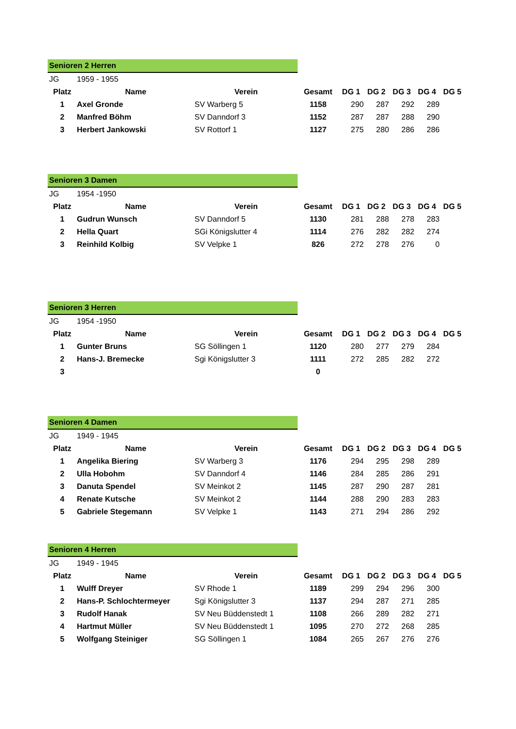| Senioren 2 Herren | | | | | | | | |
| JG | 1959 - 1955 | | | | | | | |
| Platz | Name | Verein | Gesamt | DG 1 | DG 2 | DG 3 | DG 4 | DG 5 |
| 1 | Axel Gronde | SV Warberg 5 | 1158 | 290 | 287 | 292 | 289 | |
| 2 | Manfred Böhm | SV Danndorf 3 | 1152 | 287 | 287 | 288 | 290 | |
| 3 | Herbert Jankowski | SV Rottorf 1 | 1127 | 275 | 280 | 286 | 286 | |
| Senioren 3 Damen | | | | | | | | |
| JG | 1954 -1950 | | | | | | | |
| Platz | Name | Verein | Gesamt | DG 1 | DG 2 | DG 3 | DG 4 | DG 5 |
| 1 | Gudrun Wunsch | SV Danndorf 5 | 1130 | 281 | 288 | 278 | 283 | |
| 2 | Hella Quart | SGi Königslutter 4 | 1114 | 276 | 282 | 282 | 274 | |
| 3 | Reinhild Kolbig | SV Velpke 1 | 826 | 272 | 278 | 276 | 0 | |
| Senioren 3 Herren | | | | | | | | |
| JG | 1954 -1950 | | | | | | | |
| Platz | Name | Verein | Gesamt | DG 1 | DG 2 | DG 3 | DG 4 | DG 5 |
| 1 | Gunter Bruns | SG Söllingen 1 | 1120 | 280 | 277 | 279 | 284 | |
| 2 | Hans-J. Bremecke | Sgi Königslutter 3 | 1111 | 272 | 285 | 282 | 272 | |
| 3 | | | 0 | | | | | |
| Senioren 4 Damen | | | | | | | | |
| JG | 1949 - 1945 | | | | | | | |
| Platz | Name | Verein | Gesamt | DG 1 | DG 2 | DG 3 | DG 4 | DG 5 |
| 1 | Angelika Biering | SV Warberg 3 | 1176 | 294 | 295 | 298 | 289 | |
| 2 | Ulla Hobohm | SV Danndorf 4 | 1146 | 284 | 285 | 286 | 291 | |
| 3 | Danuta Spendel | SV Meinkot 2 | 1145 | 287 | 290 | 287 | 281 | |
| 4 | Renate Kutsche | SV Meinkot 2 | 1144 | 288 | 290 | 283 | 283 | |
| 5 | Gabriele Stegemann | SV Velpke 1 | 1143 | 271 | 294 | 286 | 292 | |
| Senioren 4 Herren | | | | | | | | |
| JG | 1949 - 1945 | | | | | | | |
| Platz | Name | Verein | Gesamt | DG 1 | DG 2 | DG 3 | DG 4 | DG 5 |
| 1 | Wulff Dreyer | SV Rhode 1 | 1189 | 299 | 294 | 296 | 300 | |
| 2 | Hans-P. Schlochtermeyer | Sgi Königslutter 3 | 1137 | 294 | 287 | 271 | 285 | |
| 3 | Rudolf Hanak | SV Neu Büddenstedt 1 | 1108 | 266 | 289 | 282 | 271 | |
| 4 | Hartmut Müller | SV Neu Büddenstedt 1 | 1095 | 270 | 272 | 268 | 285 | |
| 5 | Wolfgang Steiniger | SG Söllingen 1 | 1084 | 265 | 267 | 276 | 276 | |